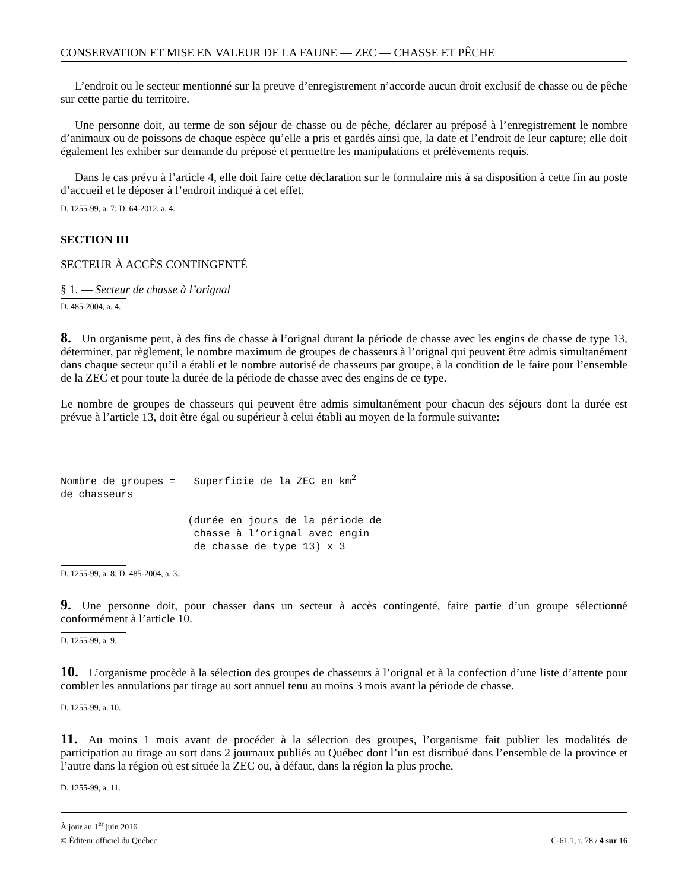CONSERVATION ET MISE EN VALEUR DE LA FAUNE — ZEC — CHASSE ET PÊCHE
L’endroit ou le secteur mentionné sur la preuve d’enregistrement n’accorde aucun droit exclusif de chasse ou de pêche sur cette partie du territoire.
Une personne doit, au terme de son séjour de chasse ou de pêche, déclarer au préposé à l’enregistrement le nombre d’animaux ou de poissons de chaque espèce qu’elle a pris et gardés ainsi que, la date et l’endroit de leur capture; elle doit également les exhiber sur demande du préposé et permettre les manipulations et prélèvements requis.
Dans le cas prévu à l’article 4, elle doit faire cette déclaration sur le formulaire mis à sa disposition à cette fin au poste d’accueil et le déposer à l’endroit indiqué à cet effet.
D. 1255-99, a. 7; D. 64-2012, a. 4.
SECTION III
SECTEUR À ACCÈS CONTINGENTÉ
§ 1. — Secteur de chasse à l’orignal
D. 485-2004, a. 4.
8. Un organisme peut, à des fins de chasse à l’orignal durant la période de chasse avec les engins de chasse de type 13, déterminer, par règlement, le nombre maximum de groupes de chasseurs à l’orignal qui peuvent être admis simultanément dans chaque secteur qu’il a établi et le nombre autorisé de chasseurs par groupe, à la condition de le faire pour l’ensemble de la ZEC et pour toute la durée de la période de chasse avec des engins de ce type.
Le nombre de groupes de chasseurs qui peuvent être admis simultanément pour chacun des séjours dont la durée est prévue à l’article 13, doit être égal ou supérieur à celui établi au moyen de la formule suivante:
Nombre de groupes = Superficie de la ZEC en km<sup>2</sup> de chasseurs ________________________________ (durée en jours de la période de chasse à l’orignal avec engin de chasse de type 13) x 3
D. 1255-99, a. 8; D. 485-2004, a. 3.
9. Une personne doit, pour chasser dans un secteur à accès contingenté, faire partie d’un groupe sélectionné conformément à l’article 10.
D. 1255-99, a. 9.
10. L’organisme procède à la sélection des groupes de chasseurs à l’orignal et à la confection d’une liste d’attente pour combler les annulations par tirage au sort annuel tenu au moins 3 mois avant la période de chasse.
D. 1255-99, a. 10.
11. Au moins 1 mois avant de procéder à la sélection des groupes, l’organisme fait publier les modalités de participation au tirage au sort dans 2 journaux publiés au Québec dont l’un est distribué dans l’ensemble de la province et l’autre dans la région où est située la ZEC ou, à défaut, dans la région la plus proche.
D. 1255-99, a. 11.
À jour au 1<sup>er</sup> juin 2016
© Éditeur officiel du Québec C-61.1, r. 78 / 4 sur 16